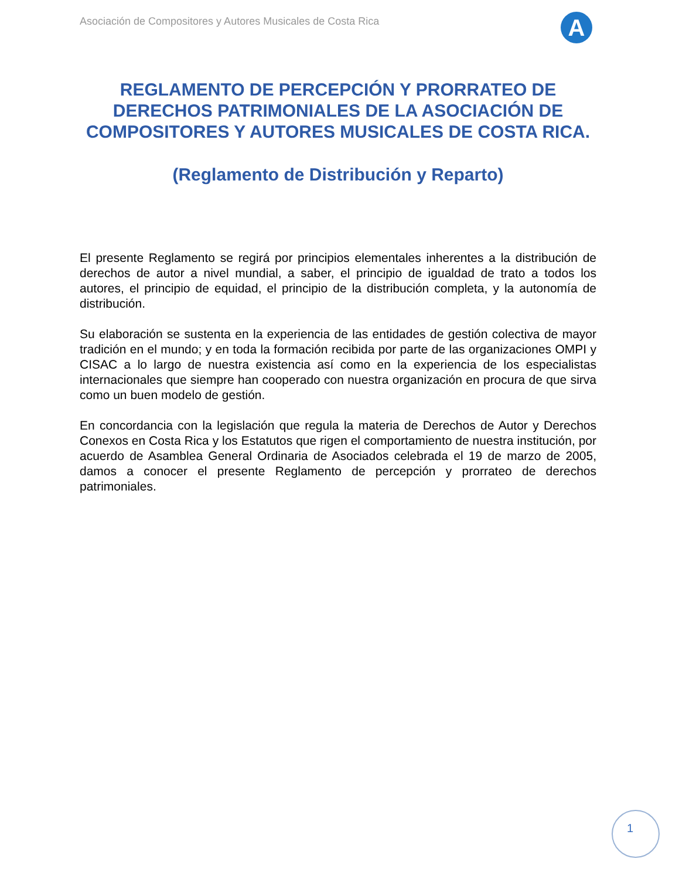Asociación de Compositores y Autores Musicales de Costa Rica
A
REGLAMENTO DE PERCEPCIÓN Y PRORRATEO DE DERECHOS PATRIMONIALES DE LA ASOCIACIÓN DE COMPOSITORES Y AUTORES MUSICALES DE COSTA RICA.
(Reglamento de Distribución y Reparto)
El presente Reglamento se regirá por principios elementales inherentes a la distribución de derechos de autor a nivel mundial, a saber, el principio de igualdad de trato a todos los autores, el principio de equidad, el principio de la distribución completa, y la autonomía de distribución.
Su elaboración se sustenta en la experiencia de las entidades de gestión colectiva de mayor tradición en el mundo; y en toda la formación recibida por parte de las organizaciones OMPI y CISAC a lo largo de nuestra existencia así como en la experiencia de los especialistas internacionales que siempre han cooperado con nuestra organización en procura de que sirva como un buen modelo de gestión.
En concordancia con la legislación que regula la materia de Derechos de Autor y Derechos Conexos en Costa Rica y los Estatutos que rigen el comportamiento de nuestra institución, por acuerdo de Asamblea General Ordinaria de Asociados celebrada el 19 de marzo de 2005, damos a conocer el presente Reglamento de percepción y prorrateo de derechos patrimoniales.
1